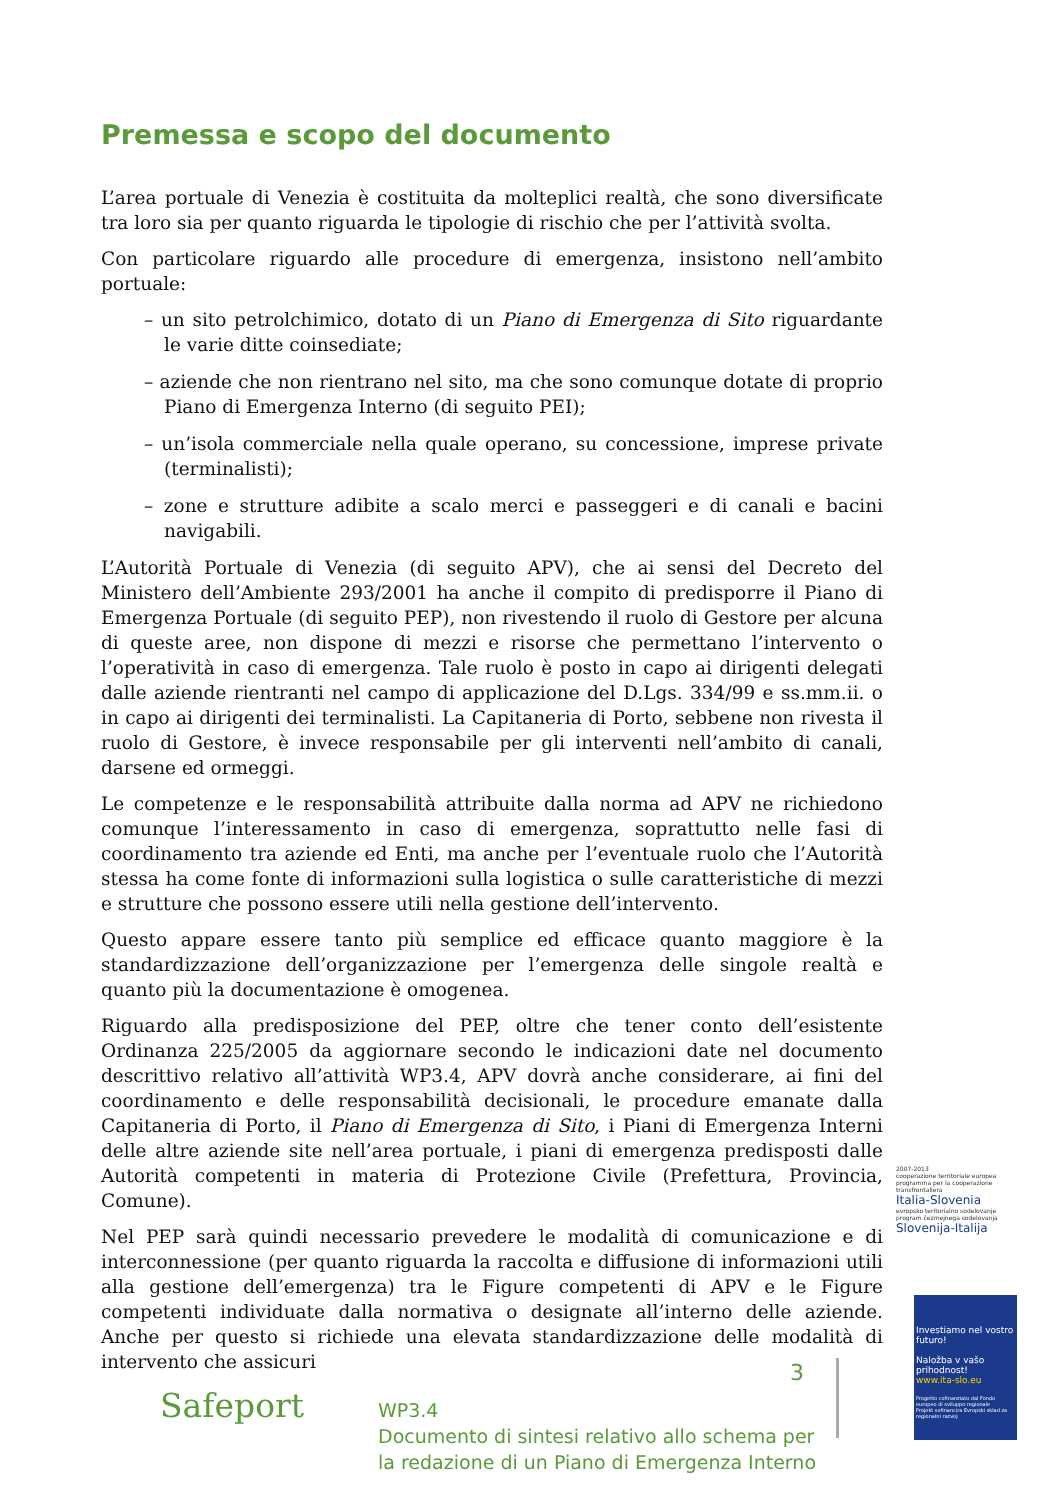Premessa e scopo del documento
L’area portuale di Venezia è costituita da molteplici realtà, che sono diversificate tra loro sia per quanto riguarda le tipologie di rischio che per l’attività svolta.
Con particolare riguardo alle procedure di emergenza, insistono nell’ambito portuale:
– un sito petrolchimico, dotato di un Piano di Emergenza di Sito riguardante le varie ditte coinsediate;
– aziende che non rientrano nel sito, ma che sono comunque dotate di proprio Piano di Emergenza Interno (di seguito PEI);
– un’isola commerciale nella quale operano, su concessione, imprese private (terminalisti);
– zone e strutture adibite a scalo merci e passeggeri e di canali e bacini navigabili.
L’Autorità Portuale di Venezia (di seguito APV), che ai sensi del Decreto del Ministero dell’Ambiente 293/2001 ha anche il compito di predisporre il Piano di Emergenza Portuale (di seguito PEP), non rivestendo il ruolo di Gestore per alcuna di queste aree, non dispone di mezzi e risorse che permettano l’intervento o l’operatività in caso di emergenza. Tale ruolo è posto in capo ai dirigenti delegati dalle aziende rientranti nel campo di applicazione del D.Lgs. 334/99 e ss.mm.ii. o in capo ai dirigenti dei terminalisti. La Capitaneria di Porto, sebbene non rivesta il ruolo di Gestore, è invece responsabile per gli interventi nell’ambito di canali, darsene ed ormeggi.
Le competenze e le responsabilità attribuite dalla norma ad APV ne richiedono comunque l’interessamento in caso di emergenza, soprattutto nelle fasi di coordinamento tra aziende ed Enti, ma anche per l’eventuale ruolo che l’Autorità stessa ha come fonte di informazioni sulla logistica o sulle caratteristiche di mezzi e strutture che possono essere utili nella gestione dell’intervento.
Questo appare essere tanto più semplice ed efficace quanto maggiore è la standardizzazione dell’organizzazione per l’emergenza delle singole realtà e quanto più la documentazione è omogenea.
Riguardo alla predisposizione del PEP, oltre che tener conto dell’esistente Ordinanza 225/2005 da aggiornare secondo le indicazioni date nel documento descrittivo relativo all’attività WP3.4, APV dovrà anche considerare, ai fini del coordinamento e delle responsabilità decisionali, le procedure emanate dalla Capitaneria di Porto, il Piano di Emergenza di Sito, i Piani di Emergenza Interni delle altre aziende site nell’area portuale, i piani di emergenza predisposti dalle Autorità competenti in materia di Protezione Civile (Prefettura, Provincia, Comune).
Nel PEP sarà quindi necessario prevedere le modalità di comunicazione e di interconnessione (per quanto riguarda la raccolta e diffusione di informazioni utili alla gestione dell’emergenza) tra le Figure competenti di APV e le Figure competenti individuate dalla normativa o designate all’interno delle aziende. Anche per questo si richiede una elevata standardizzazione delle modalità di intervento che assicuri
2007-2013
cooperazione territoriale europea programma per la cooperazione transfrontaliera
Italia-Slovenia
evropsko teritorialno sodelovanje program čezmejnega sodelovanja
Slovenija-Italija
Investiamo nel vostro futuro!
Naložba v vašo prihodnost!
www.ita-slo.eu
Progetto cofinanziato dal Fondo europeo di sviluppo regionale
Projekt sofinancira Evropski sklad za regionalni razvoj
Safeport
3
WP3.4
Documento di sintesi relativo allo schema per
la redazione di un Piano di Emergenza Interno